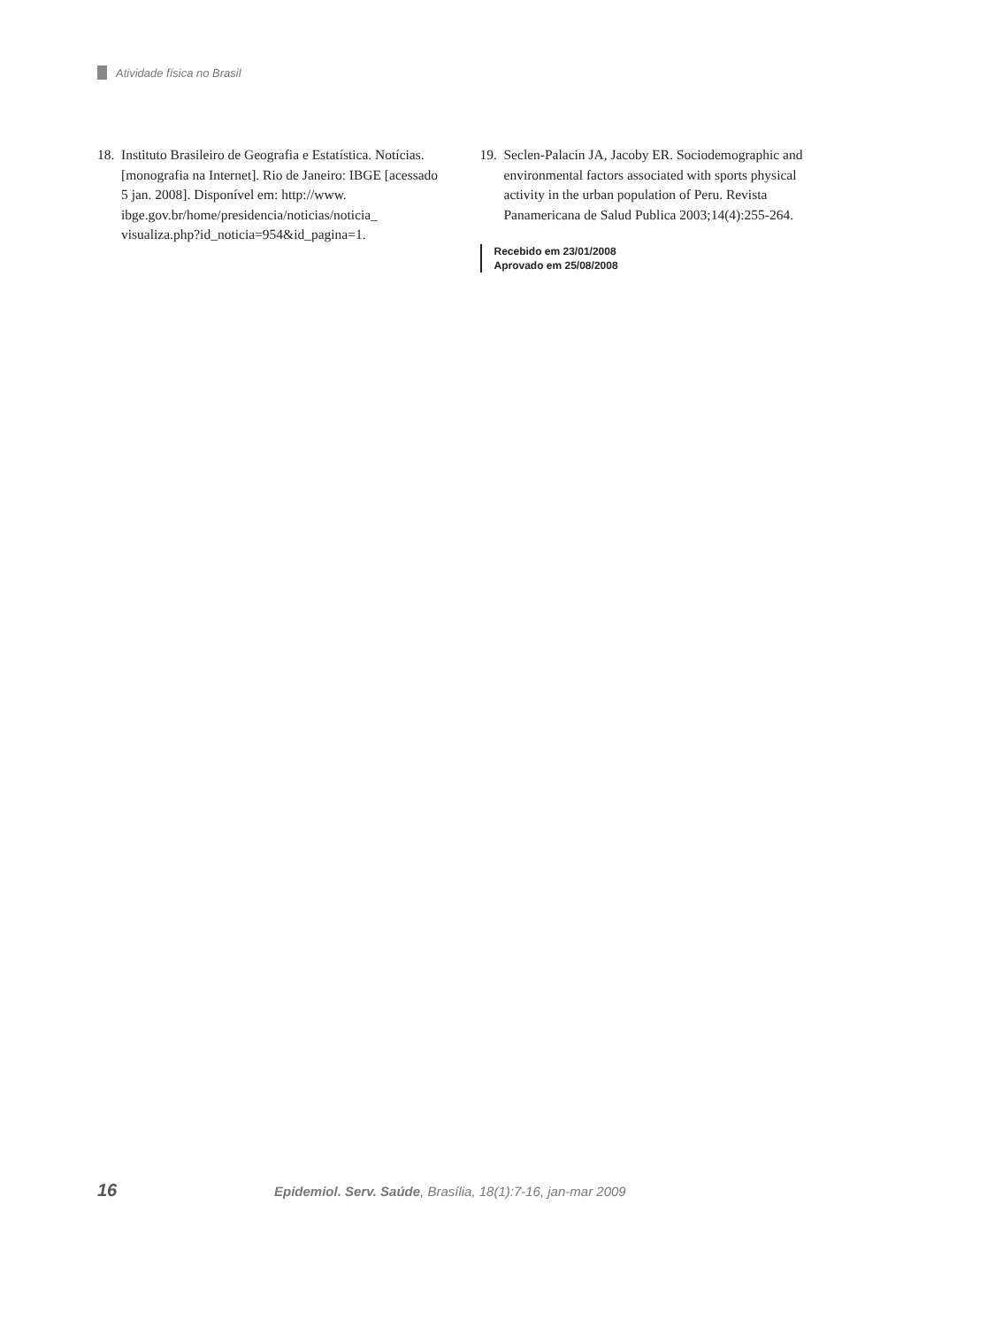Atividade física no Brasil
18.
Instituto Brasileiro de Geografia e Estatística. Notícias. [monografia na Internet]. Rio de Janeiro: IBGE [acessado 5 jan. 2008]. Disponível em: http://www. ibge.gov.br/home/presidencia/noticias/noticia_ visualiza.php?id_noticia=954&id_pagina=1.
19.
Seclen-Palacin JA, Jacoby ER. Sociodemographic and environmental factors associated with sports physical activity in the urban population of Peru. Revista Panamericana de Salud Publica 2003;14(4):255-264.
Recebido em 23/01/2008
Aprovado em 25/08/2008
16 Epidemiol. Serv. Saúde, Brasília, 18(1):7-16, jan-mar 2009